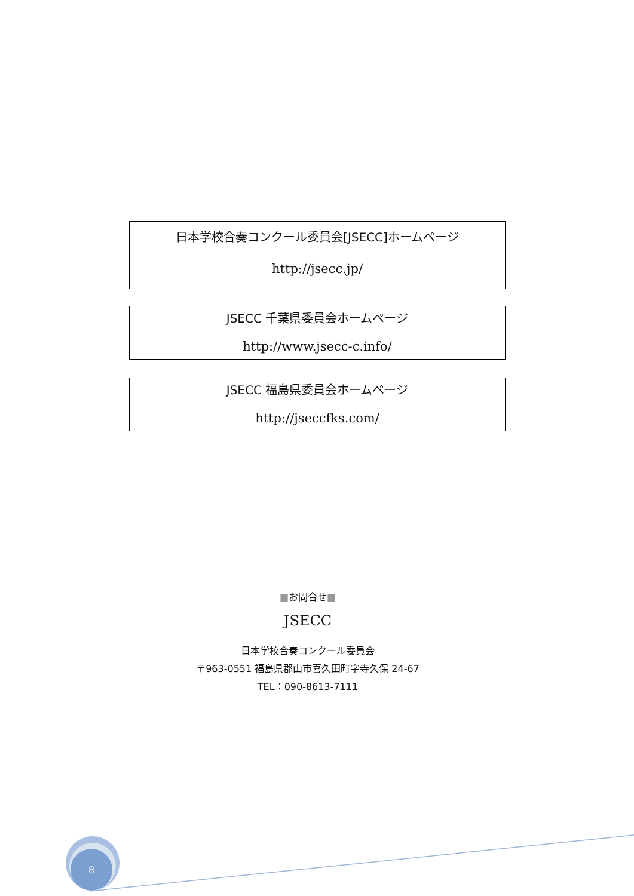日本学校合奏コンクール委員会[JSECC]ホームページ
http://jsecc.jp/
JSECC 千葉県委員会ホームページ
http://www.jsecc-c.info/
JSECC 福島県委員会ホームページ
http://jseccfks.com/
■お問合せ■
JSECC
日本学校合奏コンクール委員会
〒963-0551 福島県郡山市喜久田町字寺久保 24-67
TEL：090-8613-7111
8